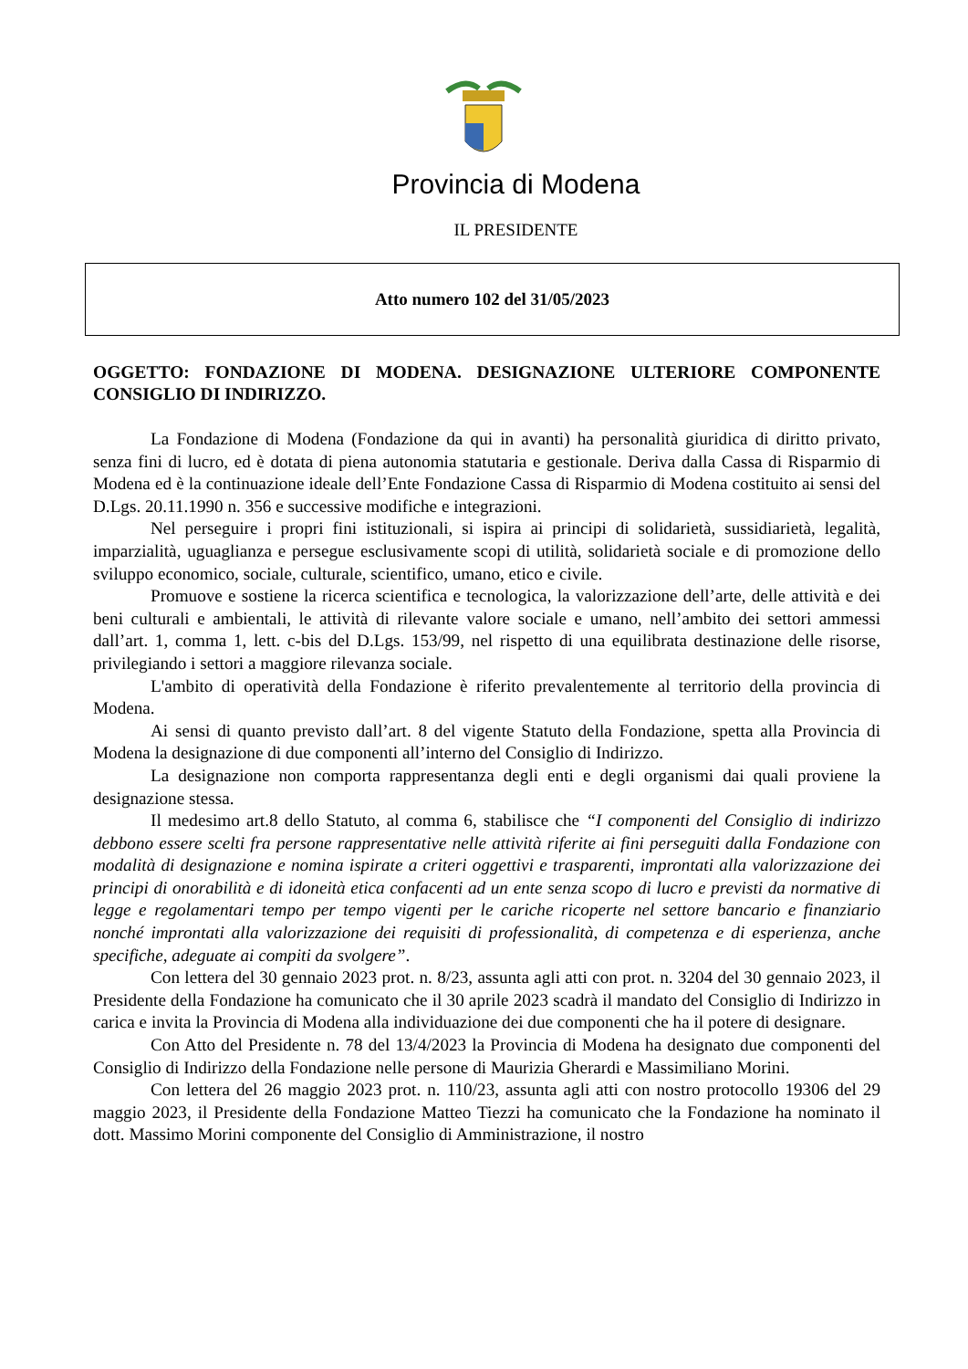Provincia di Modena
IL PRESIDENTE
Atto numero 102 del 31/05/2023
OGGETTO: FONDAZIONE DI MODENA. DESIGNAZIONE ULTERIORE COMPONENTE CONSIGLIO DI INDIRIZZO.
La Fondazione di Modena (Fondazione da qui in avanti) ha personalità giuridica di diritto privato, senza fini di lucro, ed è dotata di piena autonomia statutaria e gestionale. Deriva dalla Cassa di Risparmio di Modena ed è la continuazione ideale dell’Ente Fondazione Cassa di Risparmio di Modena costituito ai sensi del D.Lgs. 20.11.1990 n. 356 e successive modifiche e integrazioni.
Nel perseguire i propri fini istituzionali, si ispira ai principi di solidarietà, sussidiarietà, legalità, imparzialità, uguaglianza e persegue esclusivamente scopi di utilità, solidarietà sociale e di promozione dello sviluppo economico, sociale, culturale, scientifico, umano, etico e civile.
Promuove e sostiene la ricerca scientifica e tecnologica, la valorizzazione dell’arte, delle attività e dei beni culturali e ambientali, le attività di rilevante valore sociale e umano, nell’ambito dei settori ammessi dall’art. 1, comma 1, lett. c-bis del D.Lgs. 153/99, nel rispetto di una equilibrata destinazione delle risorse, privilegiando i settori a maggiore rilevanza sociale.
L'ambito di operatività della Fondazione è riferito prevalentemente al territorio della provincia di Modena.
Ai sensi di quanto previsto dall’art. 8 del vigente Statuto della Fondazione, spetta alla Provincia di Modena la designazione di due componenti all’interno del Consiglio di Indirizzo.
La designazione non comporta rappresentanza degli enti e degli organismi dai quali proviene la designazione stessa.
Il medesimo art.8 dello Statuto, al comma 6, stabilisce che “I componenti del Consiglio di indirizzo debbono essere scelti fra persone rappresentative nelle attività riferite ai fini perseguiti dalla Fondazione con modalità di designazione e nomina ispirate a criteri oggettivi e trasparenti, improntati alla valorizzazione dei principi di onorabilità e di idoneità etica confacenti ad un ente senza scopo di lucro e previsti da normative di legge e regolamentari tempo per tempo vigenti per le cariche ricoperte nel settore bancario e finanziario nonché improntati alla valorizzazione dei requisiti di professionalità, di competenza e di esperienza, anche specifiche, adeguate ai compiti da svolgere”.
Con lettera del 30 gennaio 2023 prot. n. 8/23, assunta agli atti con prot. n. 3204 del 30 gennaio 2023, il Presidente della Fondazione ha comunicato che il 30 aprile 2023 scadrà il mandato del Consiglio di Indirizzo in carica e invita la Provincia di Modena alla individuazione dei due componenti che ha il potere di designare.
Con Atto del Presidente n. 78 del 13/4/2023 la Provincia di Modena ha designato due componenti del Consiglio di Indirizzo della Fondazione nelle persone di Maurizia Gherardi e Massimiliano Morini.
Con lettera del 26 maggio 2023 prot. n. 110/23, assunta agli atti con nostro protocollo 19306 del 29 maggio 2023, il Presidente della Fondazione Matteo Tiezzi ha comunicato che la Fondazione ha nominato il dott. Massimo Morini componente del Consiglio di Amministrazione, il nostro